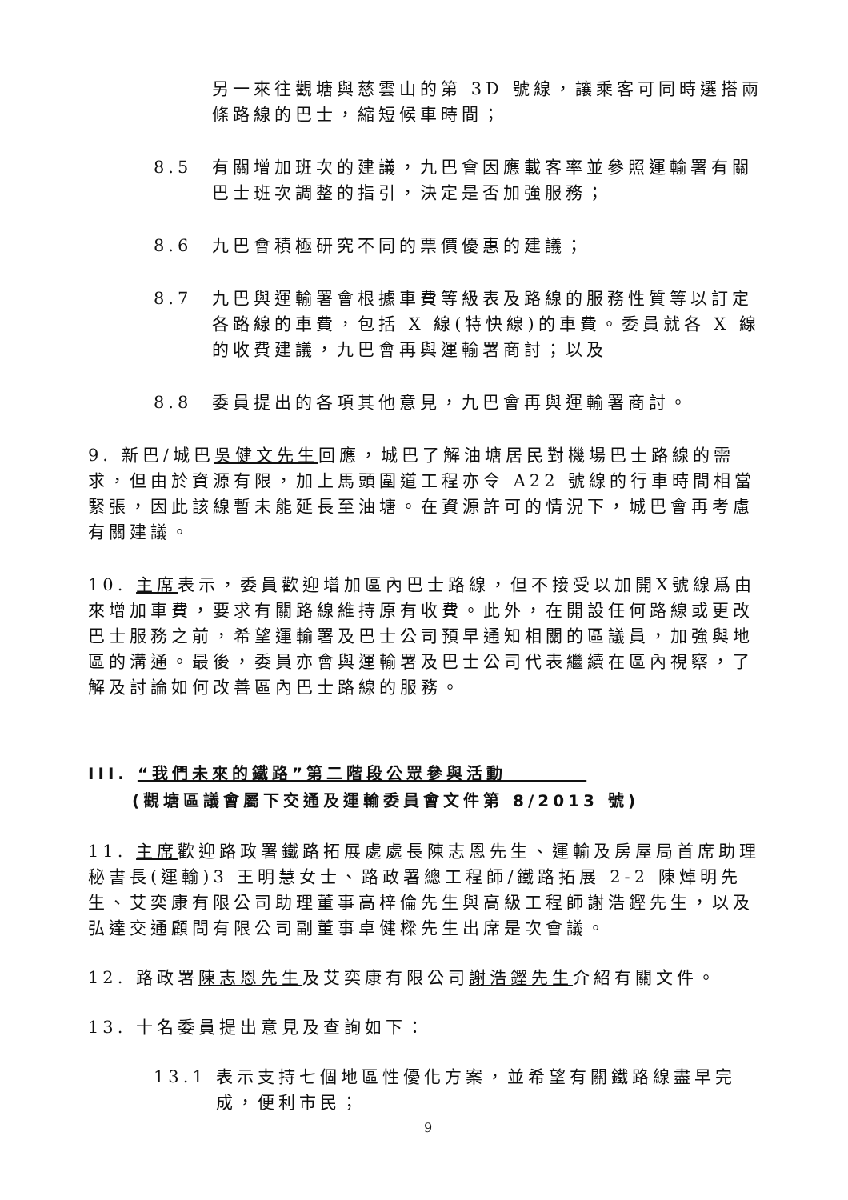另一來往觀塘與慈雲山的第 3D 號線，讓乘客可同時選搭兩條路線的巴士，縮短候車時間；
8.5 有關增加班次的建議，九巴會因應載客率並參照運輸署有關巴士班次調整的指引，決定是否加強服務；
8.6 九巴會積極研究不同的票價優惠的建議；
8.7 九巴與運輸署會根據車費等級表及路線的服務性質等以訂定各路線的車費，包括 X 線(特快線)的車費。委員就各 X 線的收費建議，九巴會再與運輸署商討；以及
8.8 委員提出的各項其他意見，九巴會再與運輸署商討。
9. 新巴/城巴吳健文先生回應，城巴了解油塘居民對機場巴士路線的需求，但由於資源有限，加上馬頭圍道工程亦令 A22 號線的行車時間相當緊張，因此該線暫未能延長至油塘。在資源許可的情況下，城巴會再考慮有關建議。
10. 主席表示，委員歡迎增加區內巴士路線，但不接受以加開X號線爲由來增加車費，要求有關路線維持原有收費。此外，在開設任何路線或更改巴士服務之前，希望運輸署及巴士公司預早通知相關的區議員，加強與地區的溝通。最後，委員亦會與運輸署及巴士公司代表繼續在區內視察，了解及討論如何改善區內巴士路線的服務。
III. “我們未來的鐵路”第二階段公眾參與活動　　　　
(觀塘區議會屬下交通及運輸委員會文件第 8/2013 號)
11. 主席歡迎路政署鐵路拓展處處長陳志恩先生、運輸及房屋局首席助理秘書長(運輸)3 王明慧女士、路政署總工程師/鐵路拓展 2-2 陳焯明先生、艾奕康有限公司助理董事高梓倫先生與高級工程師謝浩鏗先生，以及弘達交通顧問有限公司副董事卓健樑先生出席是次會議。
12. 路政署陳志恩先生及艾奕康有限公司謝浩鏗先生介紹有關文件。
13. 十名委員提出意見及查詢如下：
13.1 表示支持七個地區性優化方案，並希望有關鐵路線盡早完成，便利市民；
9